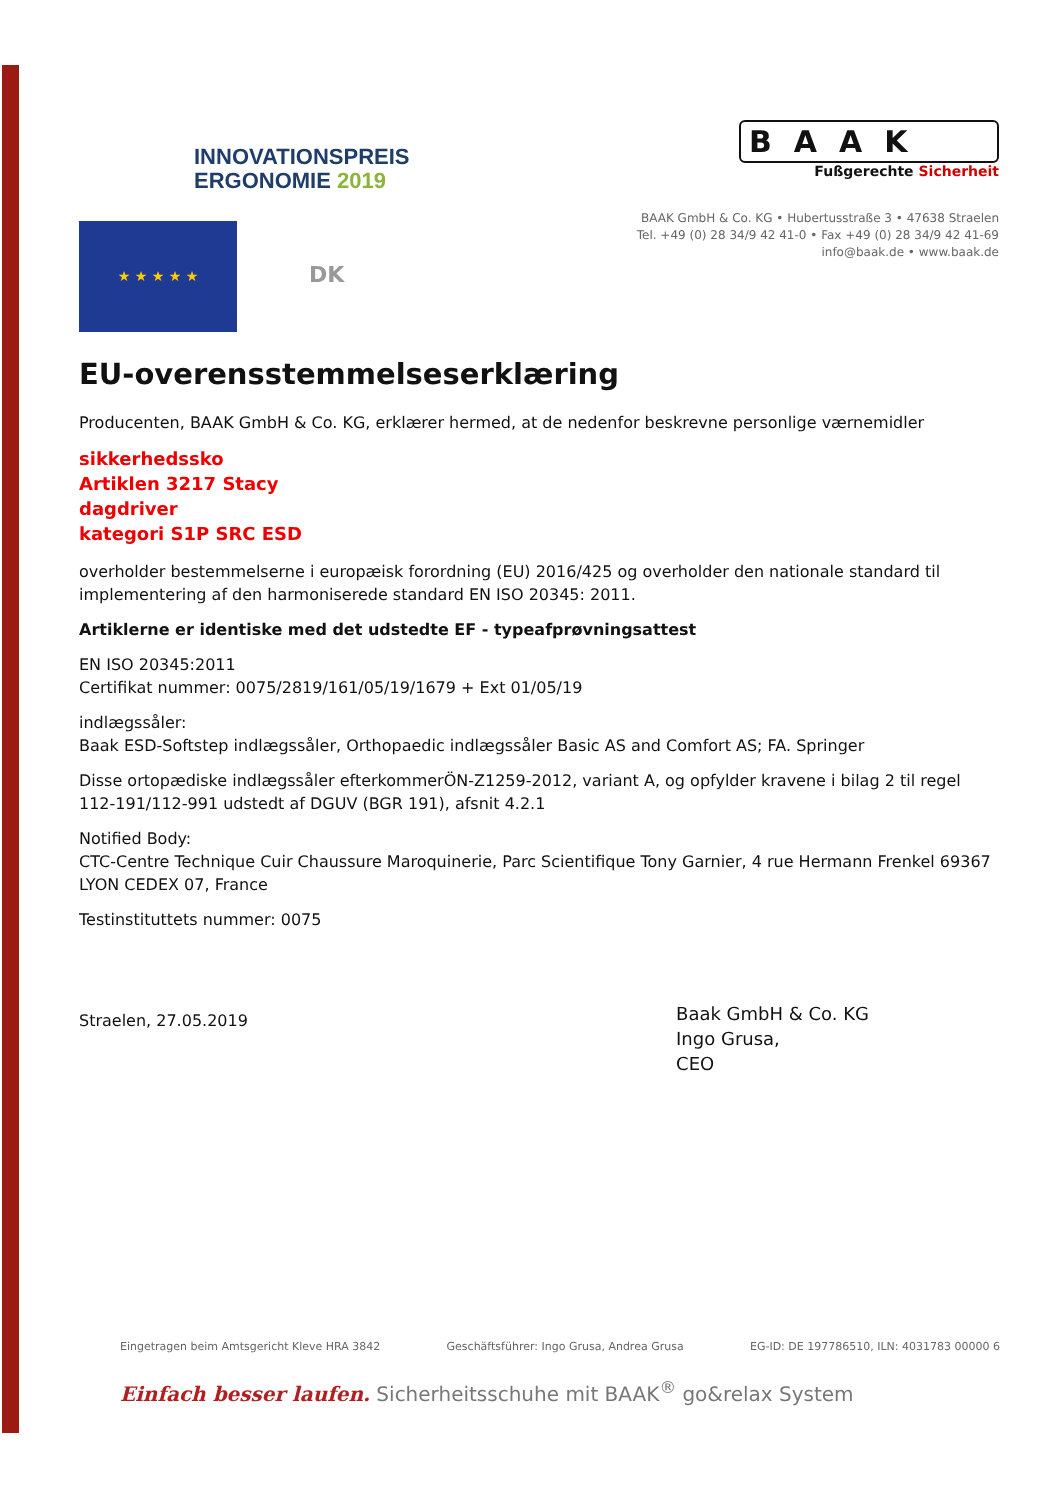INNOVATIONSPREIS
ERGONOMIE 2019
BAAK
Fußgerechte Sicherheit
BAAK GmbH & Co. KG • Hubertusstraße 3 • 47638 Straelen
Tel. +49 (0) 28 34/9 42 41-0 • Fax +49 (0) 28 34/9 42 41-69
info@baak.de • www.baak.de
★ ★ ★ ★ ★
DK
EU-overensstemmelseserklæring
Producenten, BAAK GmbH & Co. KG, erklærer hermed, at de nedenfor beskrevne personlige værnemidler
sikkerhedssko
Artiklen 3217 Stacy
dagdriver
kategori S1P SRC ESD
overholder bestemmelserne i europæisk forordning (EU) 2016/425 og overholder den nationale standard til implementering af den harmoniserede standard EN ISO 20345: 2011.
Artiklerne er identiske med det udstedte EF - typeafprøvningsattest
EN ISO 20345:2011
Certifikat nummer: 0075/2819/161/05/19/1679 + Ext 01/05/19
indlægssåler:
Baak ESD-Softstep indlægssåler, Orthopaedic indlægssåler Basic AS and Comfort AS; FA. Springer
Disse ortopædiske indlægssåler efterkommerÖN-Z1259-2012, variant A, og opfylder kravene i bilag 2 til regel 112-191/112-991 udstedt af DGUV (BGR 191), afsnit 4.2.1
Notified Body:
CTC-Centre Technique Cuir Chaussure Maroquinerie, Parc Scientifique Tony Garnier, 4 rue Hermann Frenkel 69367 LYON CEDEX 07, France
Testinstituttets nummer: 0075
Straelen, 27.05.2019
Baak GmbH & Co. KG
Ingo Grusa,
CEO
Eingetragen beim Amtsgericht Kleve HRA 3842 Geschäftsführer: Ingo Grusa, Andrea Grusa EG-ID: DE 197786510, ILN: 4031783 00000 6
Einfach besser laufen. Sicherheitsschuhe mit BAAK<sup>®</sup> go&relax System